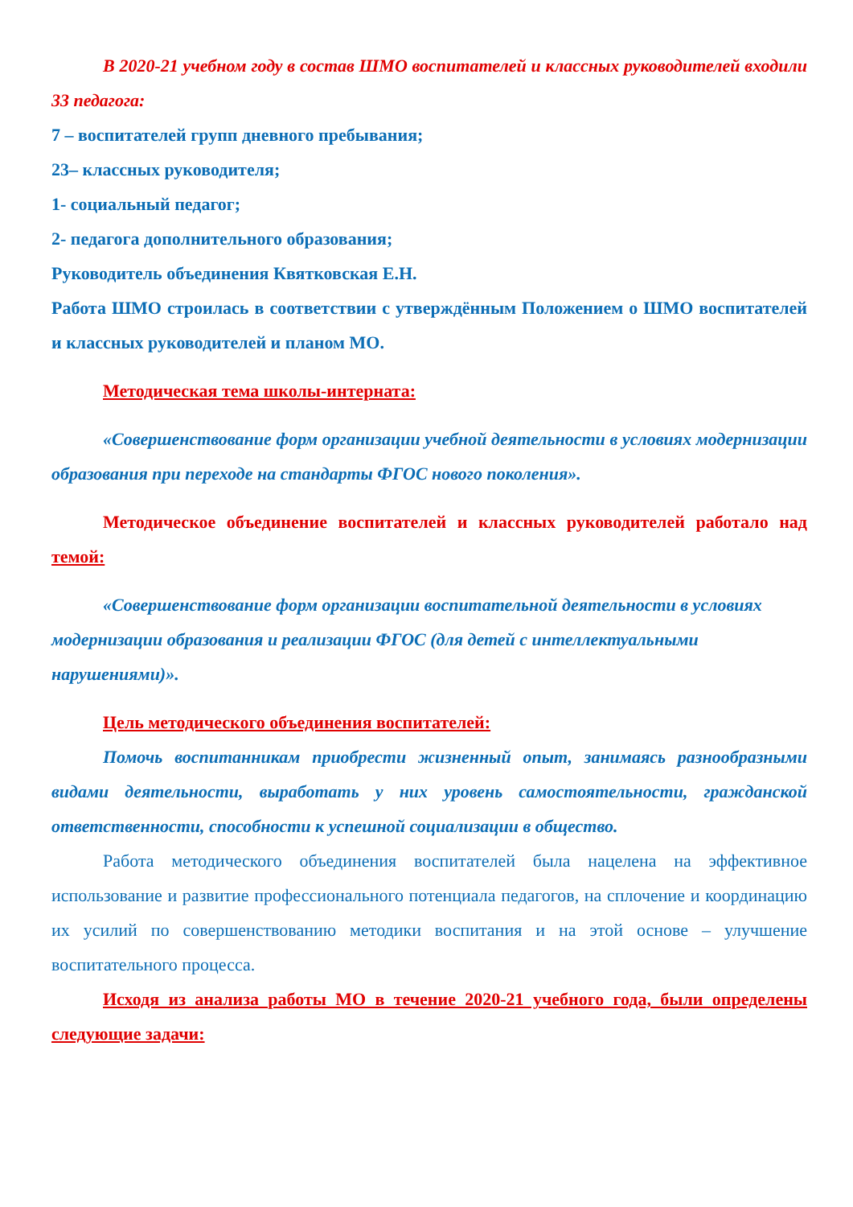В 2020-21 учебном году в состав ШМО воспитателей и классных руководителей входили 33 педагога:
7 – воспитателей групп дневного пребывания;
23– классных руководителя;
1- социальный педагог;
2- педагога дополнительного образования;
Руководитель объединения Квятковская Е.Н.
Работа ШМО строилась в соответствии с утверждённым Положением о ШМО воспитателей и классных руководителей и планом МО.
Методическая тема школы-интерната:
«Совершенствование форм организации учебной деятельности в условиях модернизации образования при переходе на стандарты ФГОС нового поколения».
Методическое объединение воспитателей и классных руководителей работало над темой:
«Совершенствование форм организации воспитательной деятельности в условиях модернизации образования и реализации ФГОС (для детей с интеллектуальными нарушениями)».
Цель методического объединения воспитателей:
Помочь воспитанникам приобрести жизненный опыт, занимаясь разнообразными видами деятельности, выработать у них уровень самостоятельности, гражданской ответственности, способности к успешной социализации в общество.
Работа методического объединения воспитателей была нацелена на эффективное использование и развитие профессионального потенциала педагогов, на сплочение и координацию их усилий по совершенствованию методики воспитания и на этой основе – улучшение воспитательного процесса.
Исходя из анализа работы МО в течение 2020-21 учебного года, были определены следующие задачи: